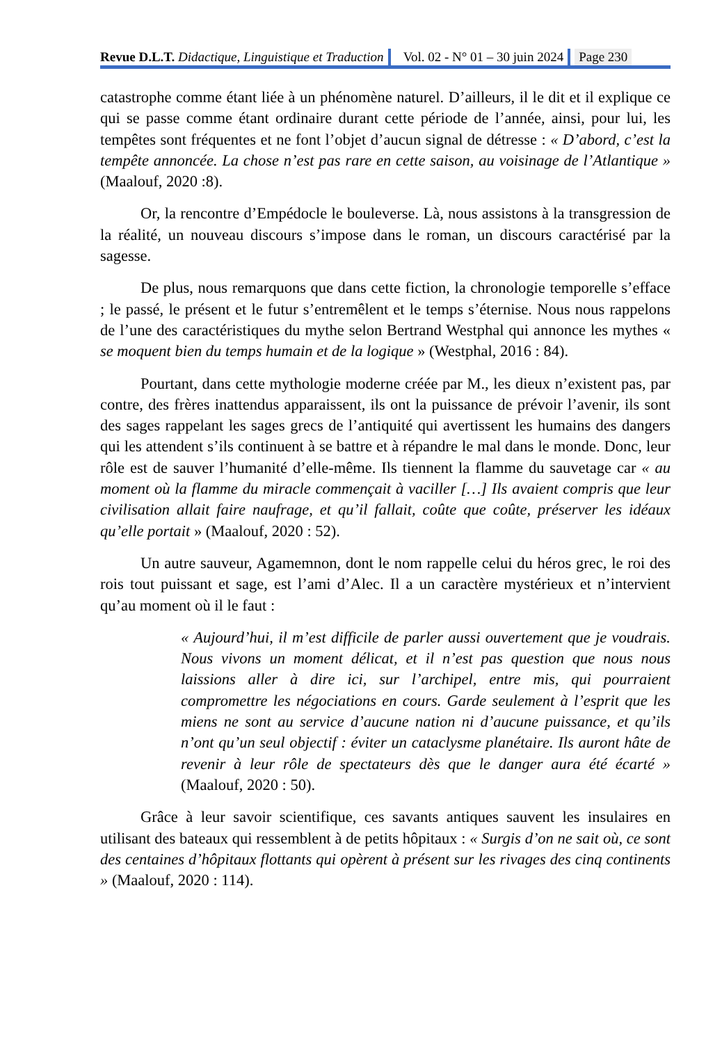Revue D.L.T. Didactique, Linguistique et Traduction
Vol. 02 - N° 01 – 30 juin 2024 Page 230
catastrophe comme étant liée à un phénomène naturel. D’ailleurs, il le dit et il explique ce qui se passe comme étant ordinaire durant cette période de l’année, ainsi, pour lui, les tempêtes sont fréquentes et ne font l’objet d’aucun signal de détresse : « D’abord, c’est la tempête annoncée. La chose n’est pas rare en cette saison, au voisinage de l’Atlantique » (Maalouf, 2020 :8).
Or, la rencontre d’Empédocle le bouleverse. Là, nous assistons à la transgression de la réalité, un nouveau discours s’impose dans le roman, un discours caractérisé par la sagesse.
De plus, nous remarquons que dans cette fiction, la chronologie temporelle s’efface ; le passé, le présent et le futur s’entremêlent et le temps s’éternise. Nous nous rappelons de l’une des caractéristiques du mythe selon Bertrand Westphal qui annonce les mythes « se moquent bien du temps humain et de la logique » (Westphal, 2016 : 84).
Pourtant, dans cette mythologie moderne créée par M., les dieux n’existent pas, par contre, des frères inattendus apparaissent, ils ont la puissance de prévoir l’avenir, ils sont des sages rappelant les sages grecs de l’antiquité qui avertissent les humains des dangers qui les attendent s’ils continuent à se battre et à répandre le mal dans le monde. Donc, leur rôle est de sauver l’humanité d’elle-même. Ils tiennent la flamme du sauvetage car « au moment où la flamme du miracle commençait à vaciller […] Ils avaient compris que leur civilisation allait faire naufrage, et qu’il fallait, coûte que coûte, préserver les idéaux qu’elle portait » (Maalouf, 2020 : 52).
Un autre sauveur, Agamemnon, dont le nom rappelle celui du héros grec, le roi des rois tout puissant et sage, est l’ami d’Alec. Il a un caractère mystérieux et n’intervient qu’au moment où il le faut :
« Aujourd’hui, il m’est difficile de parler aussi ouvertement que je voudrais. Nous vivons un moment délicat, et il n’est pas question que nous nous laissions aller à dire ici, sur l’archipel, entre mis, qui pourraient compromettre les négociations en cours. Garde seulement à l’esprit que les miens ne sont au service d’aucune nation ni d’aucune puissance, et qu’ils n’ont qu’un seul objectif : éviter un cataclysme planétaire. Ils auront hâte de revenir à leur rôle de spectateurs dès que le danger aura été écarté » (Maalouf, 2020 : 50).
Grâce à leur savoir scientifique, ces savants antiques sauvent les insulaires en utilisant des bateaux qui ressemblent à de petits hôpitaux : « Surgis d’on ne sait où, ce sont des centaines d’hôpitaux flottants qui opèrent à présent sur les rivages des cinq continents » (Maalouf, 2020 : 114).